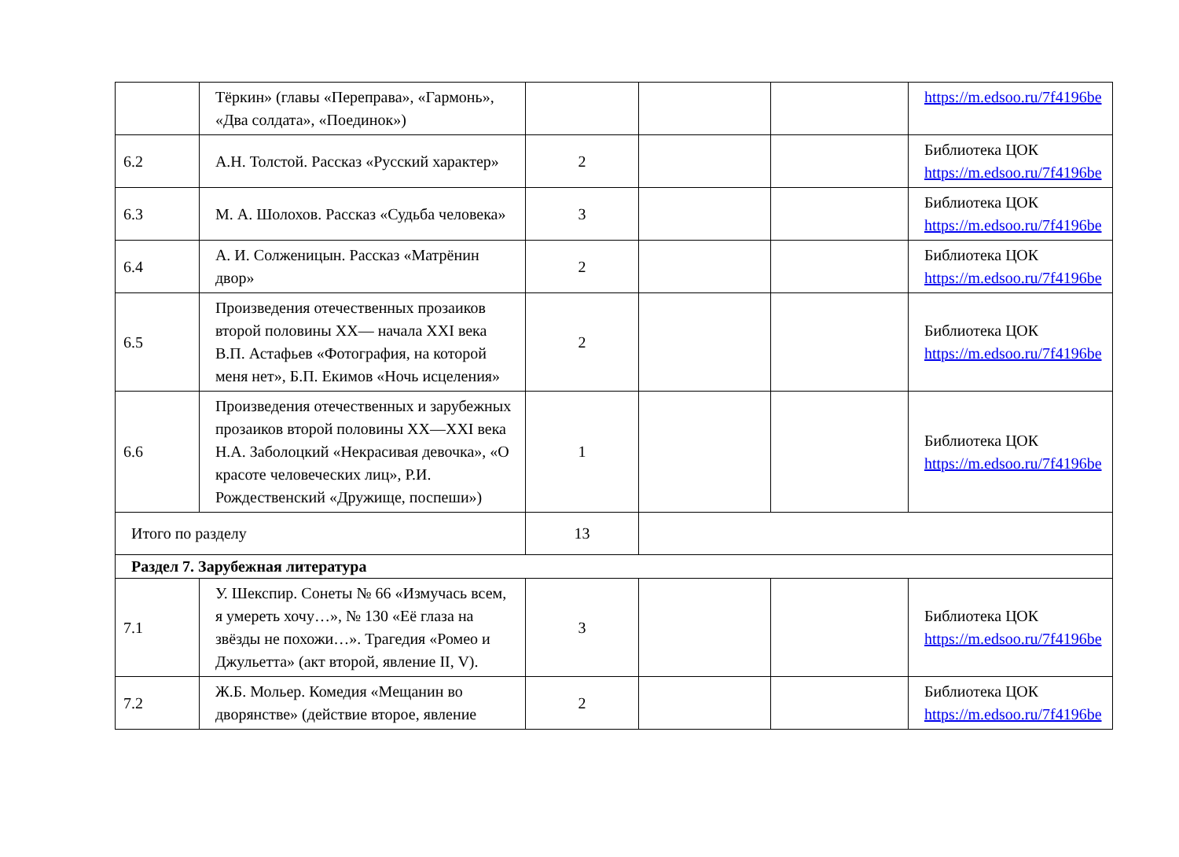| | Тёркин» (главы «Переправа», «Гармонь», «Два солдата», «Поединок») | | | | https://m.edsoo.ru/7f4196be |
| 6.2 | А.Н. Толстой. Рассказ «Русский характер» | 2 | | | Библиотека ЦОК https://m.edsoo.ru/7f4196be |
| 6.3 | М. А. Шолохов. Рассказ «Судьба человека» | 3 | | | Библиотека ЦОК https://m.edsoo.ru/7f4196be |
| 6.4 | А. И. Солженицын. Рассказ «Матрёнин двор» | 2 | | | Библиотека ЦОК https://m.edsoo.ru/7f4196be |
| 6.5 | Произведения отечественных прозаиков второй половины XX— начала XXI века В.П. Астафьев «Фотография, на которой меня нет», Б.П. Екимов «Ночь исцеления» | 2 | | | Библиотека ЦОК https://m.edsoo.ru/7f4196be |
| 6.6 | Произведения отечественных и зарубежных прозаиков второй половины XX—XXI века Н.А. Заболоцкий «Некрасивая девочка», «О красоте человеческих лиц», Р.И. Рождественский «Дружище, поспеши») | 1 | | | Библиотека ЦОК https://m.edsoo.ru/7f4196be |
| Итого по разделу | | 13 | | | |
| Раздел 7. Зарубежная литература | | | | | |
| 7.1 | У. Шекспир. Сонеты № 66 «Измучась всем, я умереть хочу…», № 130 «Её глаза на звёзды не похожи…». Трагедия «Ромео и Джульетта» (акт второй, явление II, V). | 3 | | | Библиотека ЦОК https://m.edsoo.ru/7f4196be |
| 7.2 | Ж.Б. Мольер. Комедия «Мещанин во дворянстве» (действие второе, явление | 2 | | | Библиотека ЦОК https://m.edsoo.ru/7f4196be |